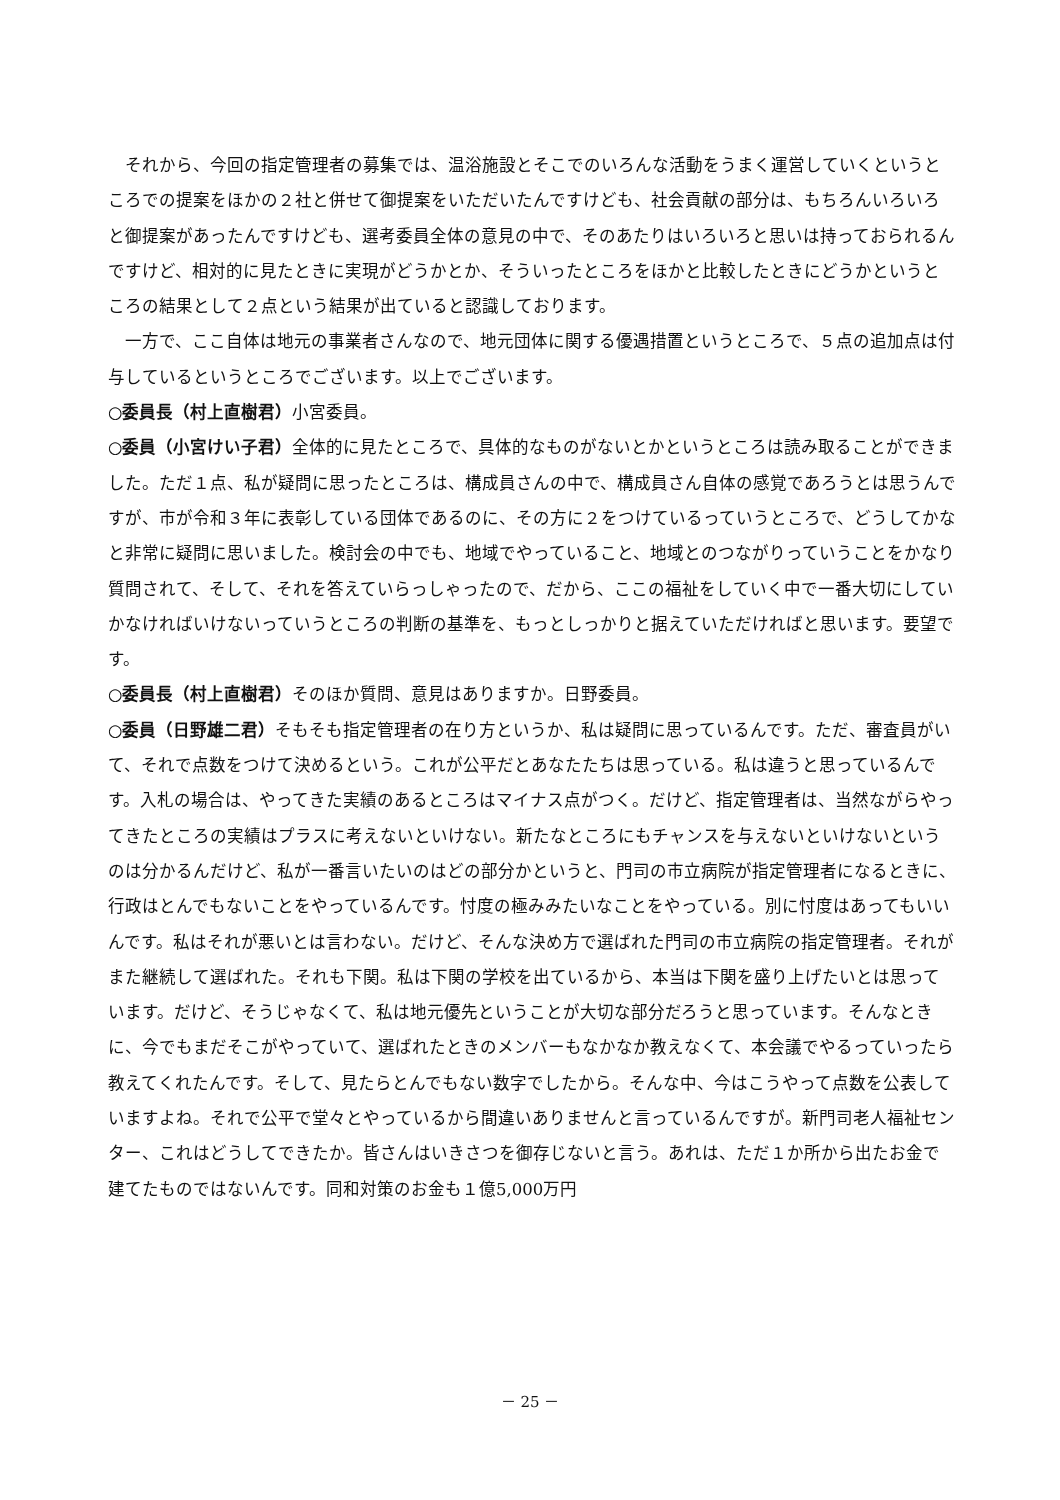それから、今回の指定管理者の募集では、温浴施設とそこでのいろんな活動をうまく運営していくというところでの提案をほかの２社と併せて御提案をいただいたんですけども、社会貢献の部分は、もちろんいろいろと御提案があったんですけども、選考委員全体の意見の中で、そのあたりはいろいろと思いは持っておられるんですけど、相対的に見たときに実現がどうかとか、そういったところをほかと比較したときにどうかというところの結果として２点という結果が出ていると認識しております。
一方で、ここ自体は地元の事業者さんなので、地元団体に関する優遇措置というところで、５点の追加点は付与しているというところでございます。以上でございます。
○委員長（村上直樹君）小宮委員。
○委員（小宮けい子君）全体的に見たところで、具体的なものがないとかというところは読み取ることができました。ただ１点、私が疑問に思ったところは、構成員さんの中で、構成員さん自体の感覚であろうとは思うんですが、市が令和３年に表彰している団体であるのに、その方に２をつけているっていうところで、どうしてかなと非常に疑問に思いました。検討会の中でも、地域でやっていること、地域とのつながりっていうことをかなり質問されて、そして、それを答えていらっしゃったので、だから、ここの福祉をしていく中で一番大切にしていかなければいけないっていうところの判断の基準を、もっとしっかりと据えていただければと思います。要望です。
○委員長（村上直樹君）そのほか質問、意見はありますか。日野委員。
○委員（日野雄二君）そもそも指定管理者の在り方というか、私は疑問に思っているんです。ただ、審査員がいて、それで点数をつけて決めるという。これが公平だとあなたたちは思っている。私は違うと思っているんです。入札の場合は、やってきた実績のあるところはマイナス点がつく。だけど、指定管理者は、当然ながらやってきたところの実績はプラスに考えないといけない。新たなところにもチャンスを与えないといけないというのは分かるんだけど、私が一番言いたいのはどの部分かというと、門司の市立病院が指定管理者になるときに、行政はとんでもないことをやっているんです。忖度の極みみたいなことをやっている。別に忖度はあってもいいんです。私はそれが悪いとは言わない。だけど、そんな決め方で選ばれた門司の市立病院の指定管理者。それがまた継続して選ばれた。それも下関。私は下関の学校を出ているから、本当は下関を盛り上げたいとは思っています。だけど、そうじゃなくて、私は地元優先ということが大切な部分だろうと思っています。そんなときに、今でもまだそこがやっていて、選ばれたときのメンバーもなかなか教えなくて、本会議でやるっていったら教えてくれたんです。そして、見たらとんでもない数字でしたから。そんな中、今はこうやって点数を公表していますよね。それで公平で堂々とやっているから間違いありませんと言っているんですが。新門司老人福祉センター、これはどうしてできたか。皆さんはいきさつを御存じないと言う。あれは、ただ１か所から出たお金で建てたものではないんです。同和対策のお金も１億5,000万円
－ 25 －